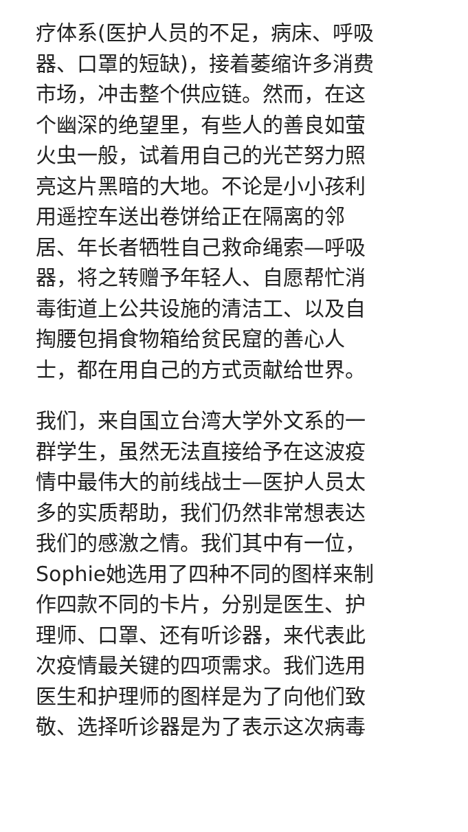疗体系(医护人员的不足，病床、呼吸
器、口罩的短缺)，接着萎缩许多消费
市场，冲击整个供应链。然而，在这
个幽深的绝望里，有些人的善良如萤
火虫一般，试着用自己的光芒努力照
亮这片黑暗的大地。不论是小小孩利
用遥控车送出卷饼给正在隔离的邻
居、年长者牺牲自己救命绳索—呼吸
器，将之转赠予年轻人、自愿帮忙消
毒街道上公共设施的清洁工、以及自
掏腰包捐食物箱给贫民窟的善心人
士，都在用自己的方式贡献给世界。
我们，来自国立台湾大学外文系的一
群学生，虽然无法直接给予在这波疫
情中最伟大的前线战士—医护人员太
多的实质帮助，我们仍然非常想表达
我们的感激之情。我们其中有一位，
Sophie她选用了四种不同的图样来制
作四款不同的卡片，分别是医生、护
理师、口罩、还有听诊器，来代表此
次疫情最关键的四项需求。我们选用
医生和护理师的图样是为了向他们致
敬、选择听诊器是为了表示这次病毒